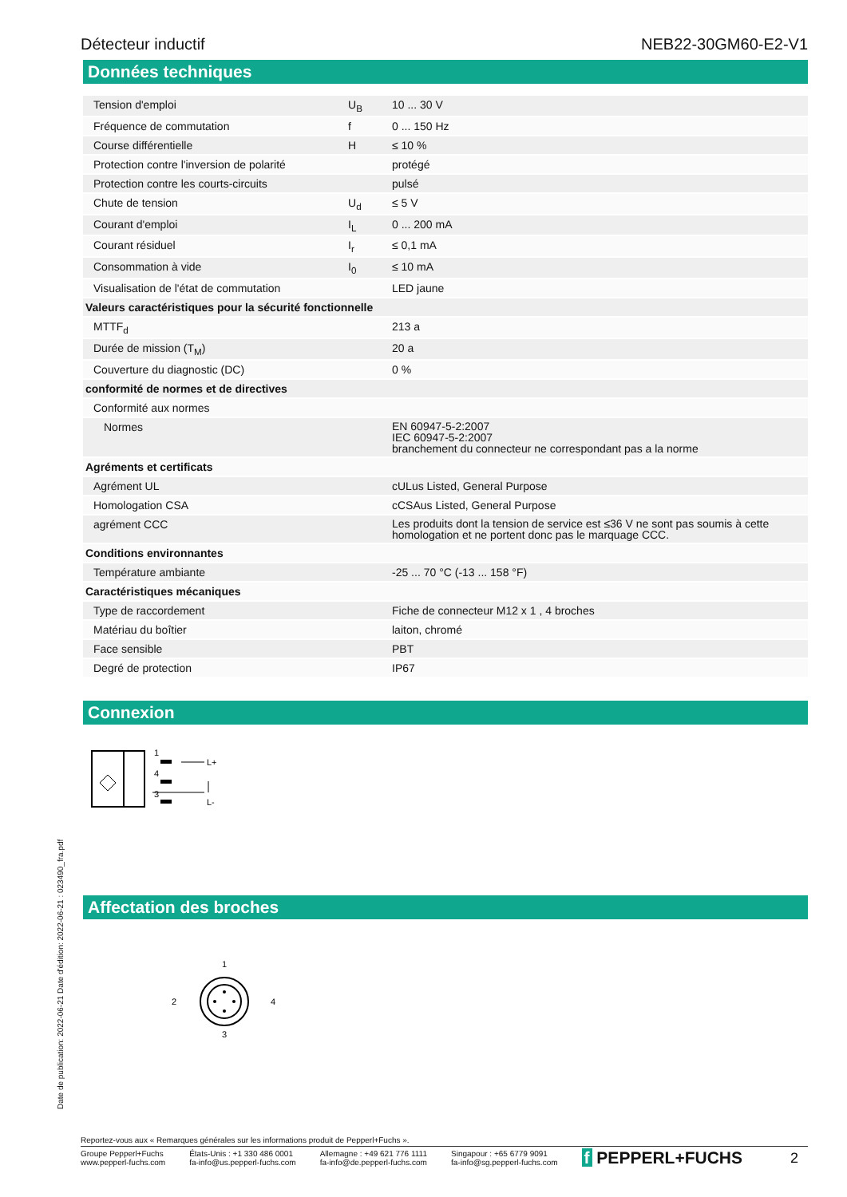Détecteur inductif NEB22-30GM60-E2-V1
Données techniques
| Tension d'emploi | U<sub>B</sub> | 10 ... 30 V |
| Fréquence de commutation | f | 0 ... 150 Hz |
| Course différentielle | H | ≤ 10 % |
| Protection contre l'inversion de polarité | | protégé |
| Protection contre les courts-circuits | | pulsé |
| Chute de tension | U<sub>d</sub> | ≤ 5 V |
| Courant d'emploi | I<sub>L</sub> | 0 ... 200 mA |
| Courant résiduel | I<sub>r</sub> | ≤ 0,1 mA |
| Consommation à vide | I<sub>0</sub> | ≤ 10 mA |
| Visualisation de l'état de commutation | | LED jaune |
| Valeurs caractéristiques pour la sécurité fonctionnelle | | |
| MTTF<sub>d</sub> | | 213 a |
| Durée de mission (T<sub>M</sub>) | | 20 a |
| Couverture du diagnostic (DC) | | 0 % |
| conformité de normes et de directives | | |
| Conformité aux normes | | |
| Normes | | EN 60947-5-2:2007 IEC 60947-5-2:2007 branchement du connecteur ne correspondant pas a la norme |
| Agréments et certificats | | |
| Agrément UL | | cULus Listed, General Purpose |
| Homologation CSA | | cCSAus Listed, General Purpose |
| agrément CCC | | Les produits dont la tension de service est ≤36 V ne sont pas soumis à cette homologation et ne portent donc pas le marquage CCC. |
| Conditions environnantes | | |
| Température ambiante | | -25 ... 70 °C (-13 ... 158 °F) |
| Caractéristiques mécaniques | | |
| Type de raccordement | | Fiche de connecteur M12 x 1 , 4 broches |
| Matériau du boîtier | | laiton, chromé |
| Face sensible | | PBT |
| Degré de protection | | IP67 |
Connexion
1
4
3
L+
L-
Affectation des broches
1
2
4
3
Date de publication: 2022-06-21 Date d'édition: 2022-06-21 : 023490_fra.pdf
Reportez-vous aux « Remarques générales sur les informations produit de Pepperl+Fuchs ».
Groupe Pepperl+Fuchs
www.pepperl-fuchs.com États-Unis : +1 330 486 0001
fa-info@us.pepperl-fuchs.com Allemagne : +49 621 776 1111
fa-info@de.pepperl-fuchs.com Singapour : +65 6779 9091
fa-info@sg.pepperl-fuchs.com f PEPPERL+FUCHS 2